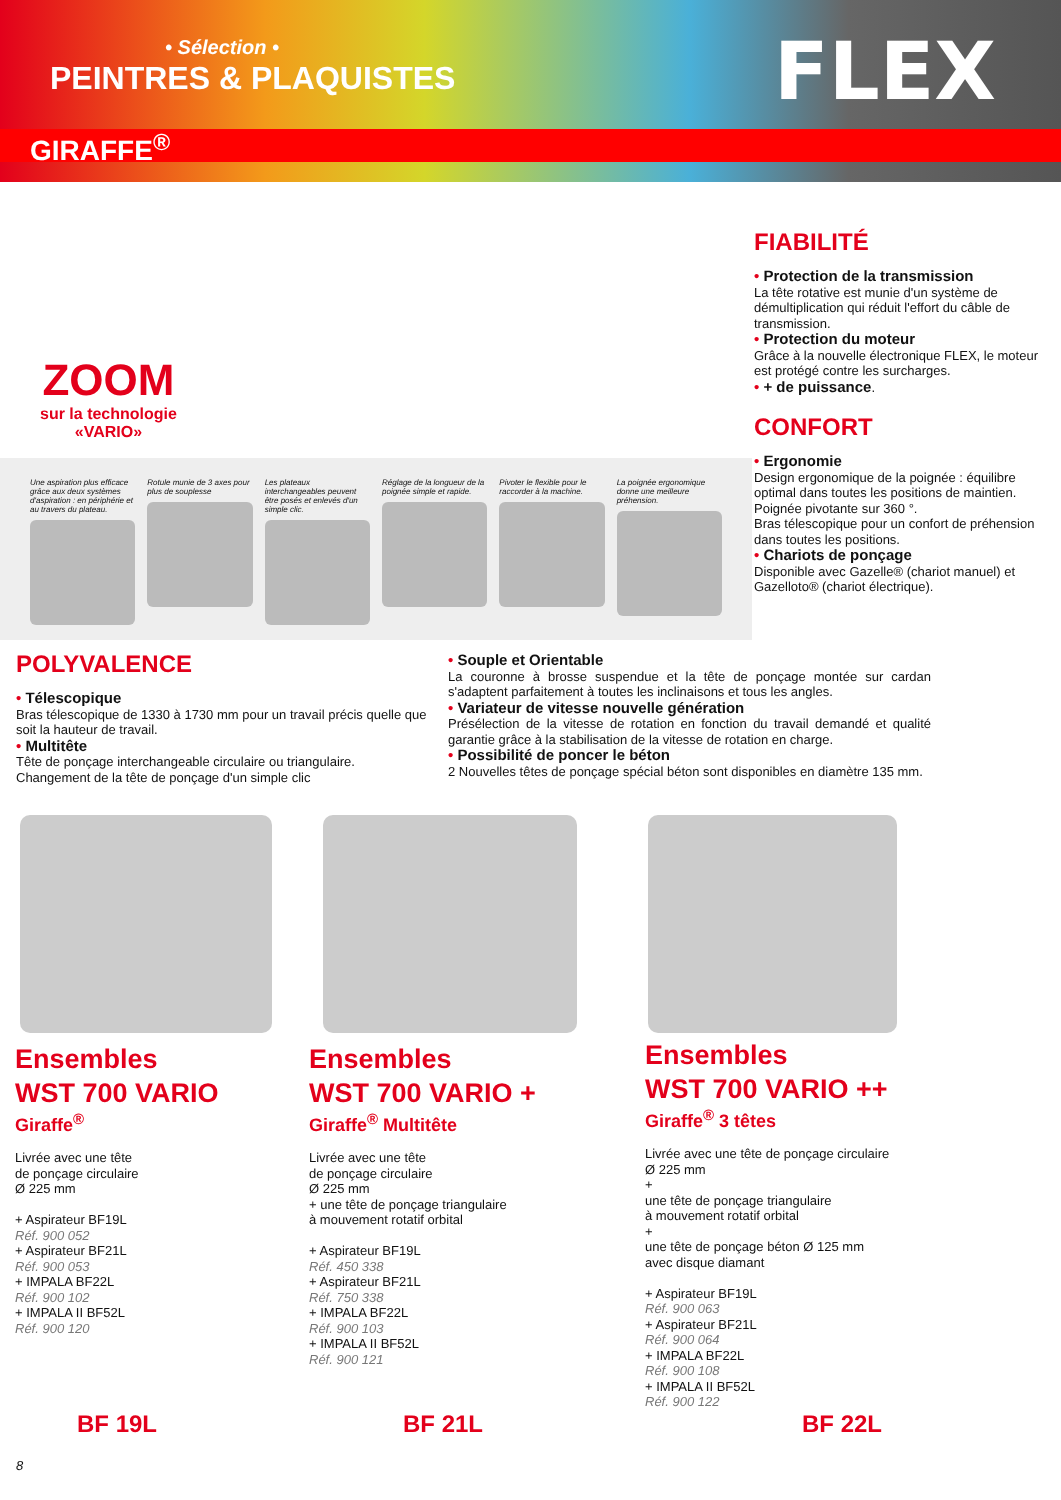• Sélection •
PEINTRES & PLAQUISTES FLEX
GIRAFFE<sup>®</sup>
ZOOM
sur la technologie
«VARIO»
Une aspiration plus efficace grâce aux deux systèmes d'aspiration : en périphérie et au travers du plateau.
Rotule munie de 3 axes pour plus de souplesse
Les plateaux interchangeables peuvent être posés et enlevés d'un simple clic.
Réglage de la longueur de la poignée simple et rapide.
Pivoter le flexible pour le raccorder à la machine.
La poignée ergonomique donne une meilleure préhension.
FIABILITÉ
• Protection de la transmission
La tête rotative est munie d'un système de démultiplication qui réduit l'effort du câble de transmission.
• Protection du moteur
Grâce à la nouvelle électronique FLEX, le moteur est protégé contre les surcharges.
• + de puissance.
CONFORT
• Ergonomie
Design ergonomique de la poignée : équilibre optimal dans toutes les positions de maintien. Poignée pivotante sur 360 °.
Bras télescopique pour un confort de préhension dans toutes les positions.
• Chariots de ponçage
Disponible avec Gazelle® (chariot manuel) et Gazelloto® (chariot électrique).
POLYVALENCE
• Télescopique
Bras télescopique de 1330 à 1730 mm pour un travail précis quelle que soit la hauteur de travail.
• Multitête
Tête de ponçage interchangeable circulaire ou triangulaire.
Changement de la tête de ponçage d'un simple clic
• Souple et Orientable
La couronne à brosse suspendue et la tête de ponçage montée sur cardan s'adaptent parfaitement à toutes les inclinaisons et tous les angles.
• Variateur de vitesse nouvelle génération
Présélection de la vitesse de rotation en fonction du travail demandé et qualité garantie grâce à la stabilisation de la vitesse de rotation en charge.
• Possibilité de poncer le béton
2 Nouvelles têtes de ponçage spécial béton sont disponibles en diamètre 135 mm.
Ensembles
WST 700 VARIO
Giraffe<sup>®</sup>
Livrée avec une tête
de ponçage circulaire
Ø 225 mm
+ Aspirateur BF19L
Réf. 900 052
+ Aspirateur BF21L
Réf. 900 053
+ IMPALA BF22L
Réf. 900 102
+ IMPALA II BF52L
Réf. 900 120
Ensembles
WST 700 VARIO +
Giraffe<sup>®</sup> Multitête
Livrée avec une tête
de ponçage circulaire
Ø 225 mm
+ une tête de ponçage triangulaire
à mouvement rotatif orbital
+ Aspirateur BF19L
Réf. 450 338
+ Aspirateur BF21L
Réf. 750 338
+ IMPALA BF22L
Réf. 900 103
+ IMPALA II BF52L
Réf. 900 121
Ensembles
WST 700 VARIO ++
Giraffe<sup>®</sup> 3 têtes
Livrée avec une tête de ponçage circulaire
Ø 225 mm
+
une tête de ponçage triangulaire
à mouvement rotatif orbital
+
une tête de ponçage béton Ø 125 mm
avec disque diamant
+ Aspirateur BF19L
Réf. 900 063
+ Aspirateur BF21L
Réf. 900 064
+ IMPALA BF22L
Réf. 900 108
+ IMPALA II BF52L
Réf. 900 122
BF 19L BF 21L BF 22L
8